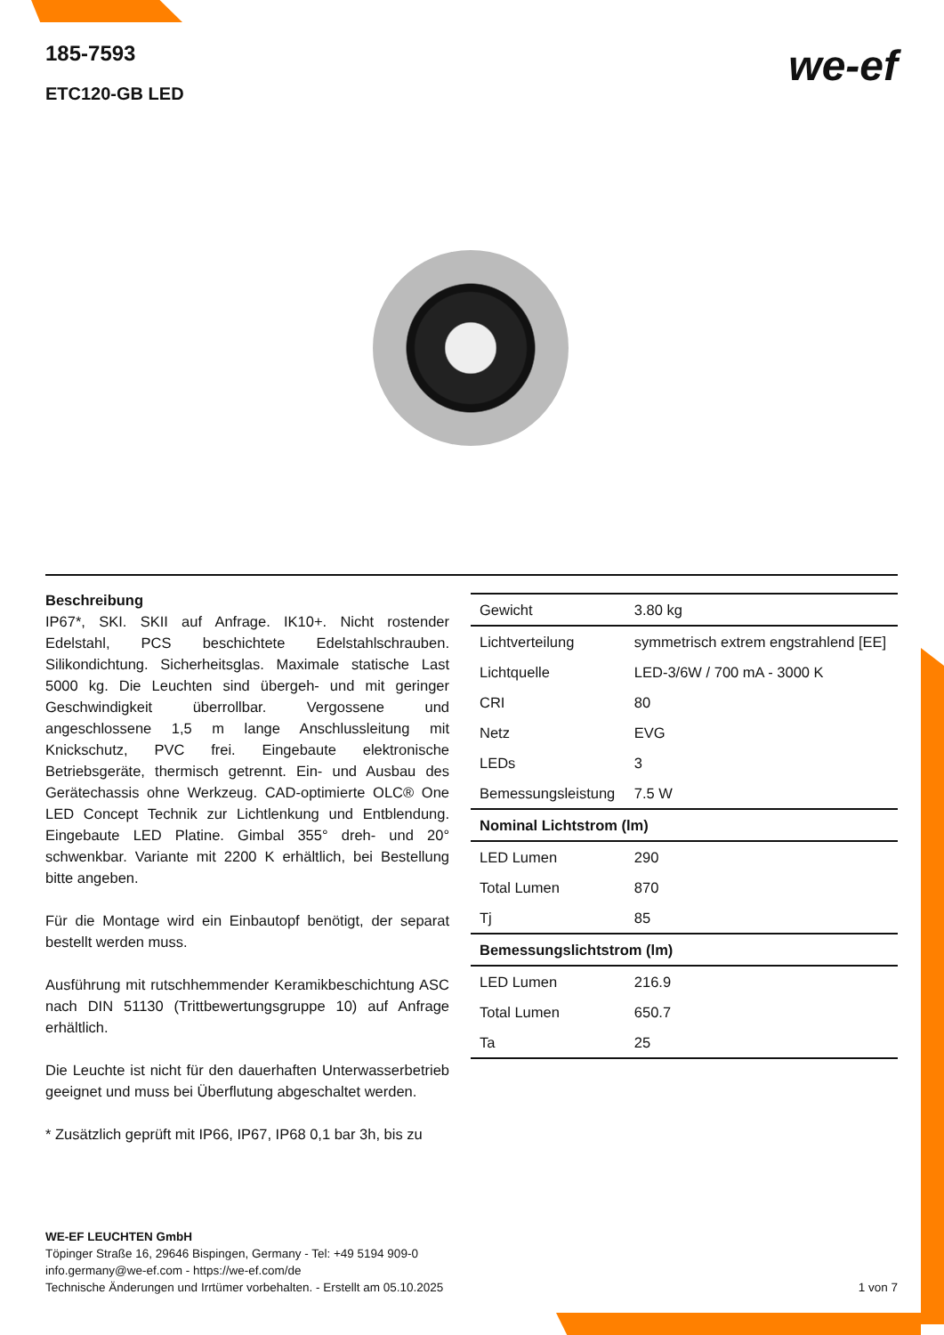185-7593
ETC120-GB LED
we-ef
Beschreibung
IP67*, SKI. SKII auf Anfrage. IK10+. Nicht rostender Edelstahl, PCS beschichtete Edelstahlschrauben. Silikondichtung. Sicherheitsglas. Maximale statische Last 5000 kg. Die Leuchten sind übergeh- und mit geringer Geschwindigkeit überrollbar. Vergossene und angeschlossene 1,5 m lange Anschlussleitung mit Knickschutz, PVC frei. Eingebaute elektronische Betriebsgeräte, thermisch getrennt. Ein- und Ausbau des Gerätechassis ohne Werkzeug. CAD-optimierte OLC® One LED Concept Technik zur Lichtlenkung und Entblendung. Eingebaute LED Platine. Gimbal 355° dreh- und 20° schwenkbar. Variante mit 2200 K erhältlich, bei Bestellung bitte angeben.
Für die Montage wird ein Einbautopf benötigt, der separat bestellt werden muss.
Ausführung mit rutschhemmender Keramikbeschichtung ASC nach DIN 51130 (Trittbewertungsgruppe 10) auf Anfrage erhältlich.
Die Leuchte ist nicht für den dauerhaften Unterwasserbetrieb geeignet und muss bei Überflutung abgeschaltet werden.
* Zusätzlich geprüft mit IP66, IP67, IP68 0,1 bar 3h, bis zu
| Gewicht | 3.80 kg |
| Lichtverteilung | symmetrisch extrem engstrahlend [EE] |
| Lichtquelle | LED-3/6W / 700 mA - 3000 K |
| CRI | 80 |
| Netz | EVG |
| LEDs | 3 |
| Bemessungsleistung | 7.5 W |
| Nominal Lichtstrom (lm) | |
| LED Lumen | 290 |
| Total Lumen | 870 |
| Tj | 85 |
| Bemessungslichtstrom (lm) | |
| LED Lumen | 216.9 |
| Total Lumen | 650.7 |
| Ta | 25 |
WE-EF LEUCHTEN GmbH
Töpinger Straße 16, 29646 Bispingen, Germany - Tel: +49 5194 909-0
info.germany@we-ef.com - https://we-ef.com/de
Technische Änderungen und Irrtümer vorbehalten. - Erstellt am 05.10.2025
1 von 7